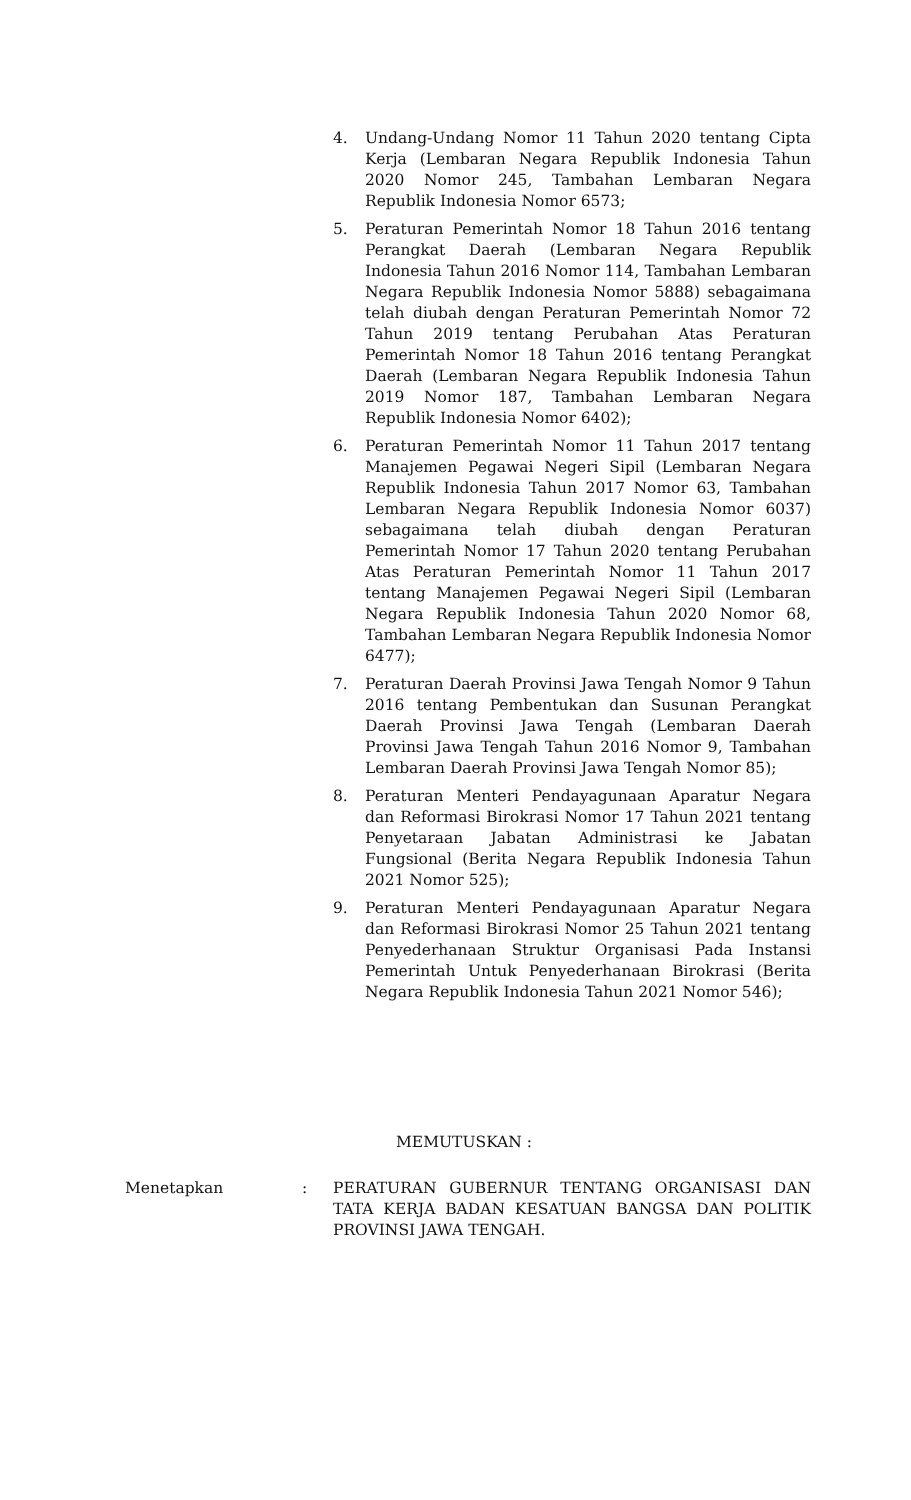4. Undang-Undang Nomor 11 Tahun 2020 tentang Cipta Kerja (Lembaran Negara Republik Indonesia Tahun 2020 Nomor 245, Tambahan Lembaran Negara Republik Indonesia Nomor 6573;
5. Peraturan Pemerintah Nomor 18 Tahun 2016 tentang Perangkat Daerah (Lembaran Negara Republik Indonesia Tahun 2016 Nomor 114, Tambahan Lembaran Negara Republik Indonesia Nomor 5888) sebagaimana telah diubah dengan Peraturan Pemerintah Nomor 72 Tahun 2019 tentang Perubahan Atas Peraturan Pemerintah Nomor 18 Tahun 2016 tentang Perangkat Daerah (Lembaran Negara Republik Indonesia Tahun 2019 Nomor 187, Tambahan Lembaran Negara Republik Indonesia Nomor 6402);
6. Peraturan Pemerintah Nomor 11 Tahun 2017 tentang Manajemen Pegawai Negeri Sipil (Lembaran Negara Republik Indonesia Tahun 2017 Nomor 63, Tambahan Lembaran Negara Republik Indonesia Nomor 6037) sebagaimana telah diubah dengan Peraturan Pemerintah Nomor 17 Tahun 2020 tentang Perubahan Atas Peraturan Pemerintah Nomor 11 Tahun 2017 tentang Manajemen Pegawai Negeri Sipil (Lembaran Negara Republik Indonesia Tahun 2020 Nomor 68, Tambahan Lembaran Negara Republik Indonesia Nomor 6477);
7. Peraturan Daerah Provinsi Jawa Tengah Nomor 9 Tahun 2016 tentang Pembentukan dan Susunan Perangkat Daerah Provinsi Jawa Tengah (Lembaran Daerah Provinsi Jawa Tengah Tahun 2016 Nomor 9, Tambahan Lembaran Daerah Provinsi Jawa Tengah Nomor 85);
8. Peraturan Menteri Pendayagunaan Aparatur Negara dan Reformasi Birokrasi Nomor 17 Tahun 2021 tentang Penyetaraan Jabatan Administrasi ke Jabatan Fungsional (Berita Negara Republik Indonesia Tahun 2021 Nomor 525);
9. Peraturan Menteri Pendayagunaan Aparatur Negara dan Reformasi Birokrasi Nomor 25 Tahun 2021 tentang Penyederhanaan Struktur Organisasi Pada Instansi Pemerintah Untuk Penyederhanaan Birokrasi (Berita Negara Republik Indonesia Tahun 2021 Nomor 546);
MEMUTUSKAN :
Menetapkan : PERATURAN GUBERNUR TENTANG ORGANISASI DAN TATA KERJA BADAN KESATUAN BANGSA DAN POLITIK PROVINSI JAWA TENGAH.